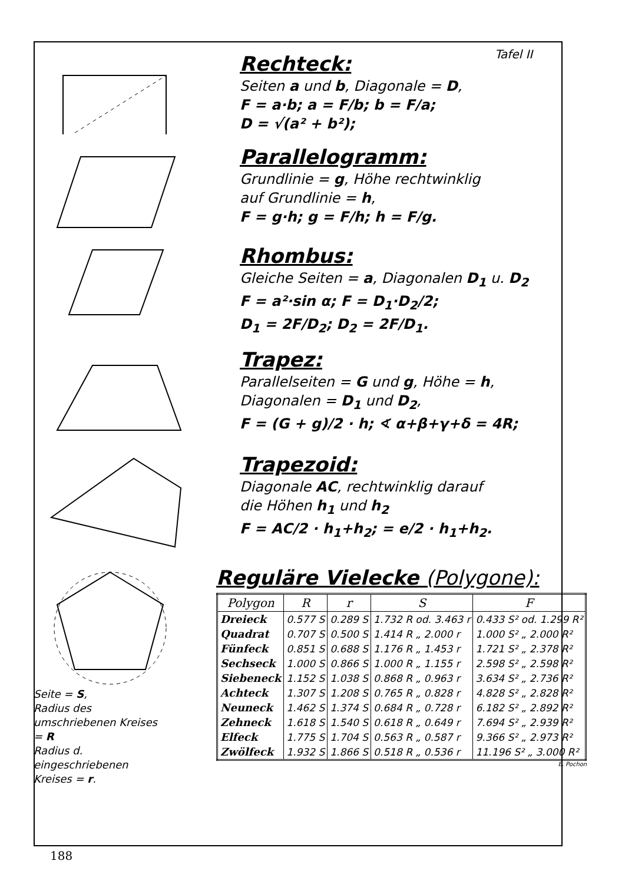Tafel II
Rechteck:
Seiten a und b, Diagonale = D,
F = a·b; a = F/b; b = F/a;
D = √(a² + b²);
Parallelogramm:
Grundlinie = g, Höhe rechtwinklig
auf Grundlinie = h,
F = g·h; g = F/h; h = F/g.
Rhombus:
Gleiche Seiten = a, Diagonalen D<sub>1</sub> u. D<sub>2</sub>
F = a²·sin α; F = D<sub>1</sub>·D<sub>2</sub>/2;
D<sub>1</sub> = 2F/D<sub>2</sub>; D<sub>2</sub> = 2F/D<sub>1</sub>.
Trapez:
Parallelseiten = G und g, Höhe = h,
Diagonalen = D<sub>1</sub> und D<sub>2</sub>,
F = (G + g)/2 · h; ∢ α+β+γ+δ = 4R;
Trapezoid:
Diagonale AC, rechtwinklig darauf
die Höhen h<sub>1</sub> und h<sub>2</sub>
F = AC/2 · h<sub>1</sub>+h<sub>2</sub>; = e/2 · h<sub>1</sub>+h<sub>2</sub>.
Seite = S,
Radius des umschriebenen Kreises = R
Radius d. eingeschriebenen Kreises = r.
Reguläre Vielecke (Polygone):
| Polygon | R | r | S | F |
| --- | --- | --- | --- | --- |
| Dreieck | 0.577 S | 0.289 S | 1.732 R od. 3.463 r | 0.433 S² od. 1.299 R² |
| Quadrat | 0.707 S | 0.500 S | 1.414 R „ 2.000 r | 1.000 S² „ 2.000 R² |
| Fünfeck | 0.851 S | 0.688 S | 1.176 R „ 1.453 r | 1.721 S² „ 2.378 R² |
| Sechseck | 1.000 S | 0.866 S | 1.000 R „ 1.155 r | 2.598 S² „ 2.598 R² |
| Siebeneck | 1.152 S | 1.038 S | 0.868 R „ 0.963 r | 3.634 S² „ 2.736 R² |
| Achteck | 1.307 S | 1.208 S | 0.765 R „ 0.828 r | 4.828 S² „ 2.828 R² |
| Neuneck | 1.462 S | 1.374 S | 0.684 R „ 0.728 r | 6.182 S² „ 2.892 R² |
| Zehneck | 1.618 S | 1.540 S | 0.618 R „ 0.649 r | 7.694 S² „ 2.939 R² |
| Elfeck | 1.775 S | 1.704 S | 0.563 R „ 0.587 r | 9.366 S² „ 2.973 R² |
| Zwölfeck | 1.932 S | 1.866 S | 0.518 R „ 0.536 r | 11.196 S² „ 3.000 R² |
E. Pochon
188